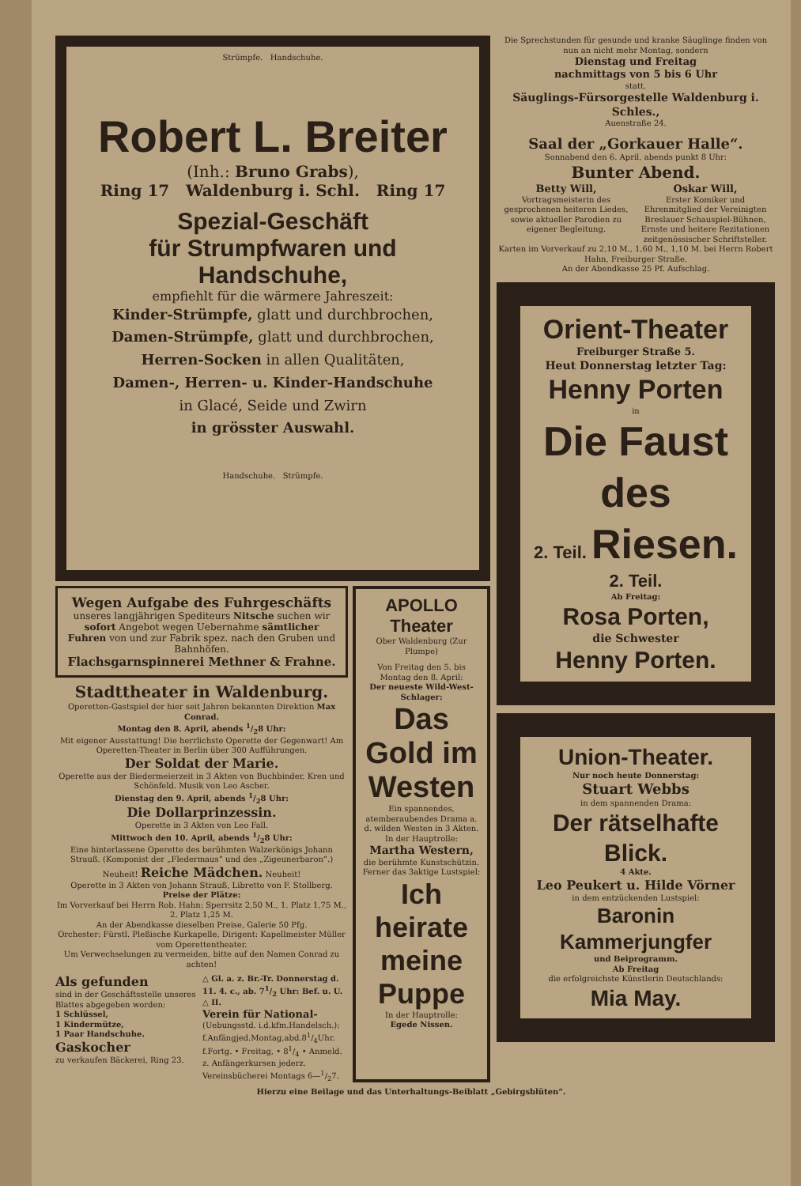Strümpfe. Handschuhe.
Robert L. Breiter
(Inh.: Bruno Grabs),
Ring 17 Waldenburg i. Schl. Ring 17
Spezial-Geschäft
für Strumpfwaren und Handschuhe,
empfiehlt für die wärmere Jahreszeit:
Kinder-Strümpfe, glatt und durchbrochen,
Damen-Strümpfe, glatt und durchbrochen,
Herren-Socken in allen Qualitäten,
Damen-, Herren- u. Kinder-Handschuhe
in Glacé, Seide und Zwirn
in grösster Auswahl.
Handschuhe. Strümpfe.
Wegen Aufgabe des Fuhrgeschäfts
unseres langjährigen Spediteurs Nitsche suchen wir sofort Angebot wegen Uebernahme sämtlicher Fuhren von und zur Fabrik spez. nach den Gruben und Bahnhöfen.
Flachsgarnspinnerei Methner & Frahne.
Stadttheater in Waldenburg.
Operetten-Gastspiel der hier seit Jahren bekannten Direktion Max Conrad.
Montag den 8. April, abends 1/28 Uhr:
Mit eigener Ausstattung! Die herrlichste Operette der Gegenwart! Am Operetten-Theater in Berlin über 300 Aufführungen.
Der Soldat der Marie.
Operette aus der Biedermeierzeit in 3 Akten von Buchbinder, Kren und Schönfeld. Musik von Leo Ascher.
Dienstag den 9. April, abends 1/28 Uhr:
Die Dollarprinzessin.
Operette in 3 Akten von Leo Fall.
Mittwoch den 10. April, abends 1/28 Uhr:
Eine hinterlassene Operette des berühmten Walzerkönigs Johann Strauß. (Komponist der „Fledermaus“ und des „Zigeunerbaron“.)
Neuheit! Reiche Mädchen. Neuheit!
Operette in 3 Akten von Johann Strauß, Libretto von F. Stollberg.
Preise der Plätze:
Im Vorverkauf bei Herrn Rob. Hahn: Sperrsitz 2,50 M., 1. Platz 1,75 M., 2. Platz 1,25 M.
An der Abendkasse dieselben Preise, Galerie 50 Pfg.
Orchester: Fürstl. Pleßische Kurkapelle. Dirigent: Kapellmeister Müller vom Operettentheater.
Um Verwechselungen zu vermeiden, bitte auf den Namen Conrad zu achten!
Als gefunden
sind in der Geschäftsstelle unseres Blattes abgegeben worden:
1 Schlüssel,
1 Kindermütze,
1 Paar Handschuhe.
Gaskocher
zu verkaufen Bäckerei, Ring 23.
△ Gl. a. z. Br.-Tr. Donnerstag d. 11. 4. c., ab. 71/2 Uhr: Bef. u. U. △ II.
Verein für National-
(Uebungsstd. i.d.kfm.Handelsch.): f.Anfängjed.Montag,abd.81/4Uhr. f.Fortg. • Freitag, • 81/4 • Anmeld. z. Anfängerkursen jederz. Vereinsbücherei Montags 6—1/27.
APOLLO
Theater
Ober Waldenburg (Zur Plumpe)
Von Freitag den 5. bis Montag den 8. April:
Der neueste Wild-West-Schlager:
Das Gold im Westen
Ein spannendes, atemberaubendes Drama a. d. wilden Westen in 3 Akten.
In der Hauptrolle:
Martha Western,
die berühmte Kunstschützin.
Ferner das 3aktige Lustspiel:
Ich heirate meine Puppe
In der Hauptrolle:
Egede Nissen.
Die Sprechstunden für gesunde und kranke Säuglinge finden von nun an nicht mehr Montag, sondern
Dienstag und Freitag
nachmittags von 5 bis 6 Uhr
statt.
Säuglings-Fürsorgestelle Waldenburg i. Schles.,
Auenstraße 24.
Saal der „Gorkauer Halle“.
Sonnabend den 6. April, abends punkt 8 Uhr:
Bunter Abend.
Betty Will,
Vortragsmeisterin des gesprochenen heiteren Liedes, sowie aktueller Parodien zu eigener Begleitung.
Oskar Will,
Erster Komiker und Ehrenmitglied der Vereinigten Breslauer Schauspiel-Bühnen, Ernste und heitere Rezitationen zeitgenössischer Schriftsteller.
Karten im Vorverkauf zu 2,10 M., 1,60 M., 1,10 M. bei Herrn Robert Hahn, Freiburger Straße.
An der Abendkasse 25 Pf. Aufschlag.
Orient-Theater
Freiburger Straße 5.
Heut Donnerstag letzter Tag:
Henny Porten
in
Die Faust des
2. Teil. Riesen. 2. Teil.
Ab Freitag:
Rosa Porten,
die Schwester
Henny Porten.
Union-Theater.
Nur noch heute Donnerstag:
Stuart Webbs
in dem spannenden Drama:
Der rätselhafte Blick.
4 Akte.
Leo Peukert u. Hilde Vörner
in dem entzückenden Lustspiel:
Baronin Kammerjungfer
und Beiprogramm.
Ab Freitag
die erfolgreichste Künstlerin Deutschlands:
Mia May.
Hierzu eine Beilage und das Unterhaltungs-Beiblatt „Gebirgsblüten“.